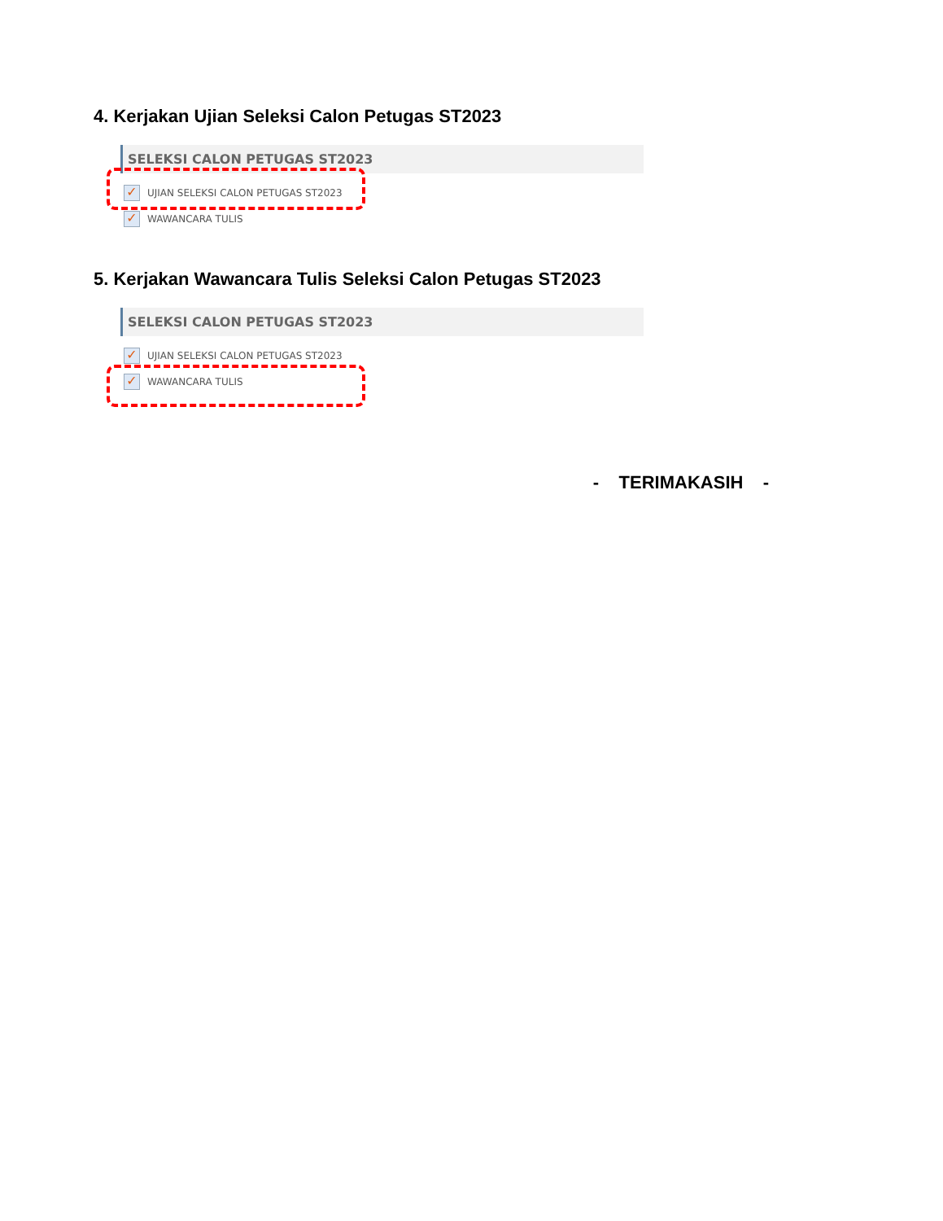4. Kerjakan Ujian Seleksi Calon Petugas ST2023
SELEKSI CALON PETUGAS ST2023
✓ UJIAN SELEKSI CALON PETUGAS ST2023
✓ WAWANCARA TULIS
5. Kerjakan Wawancara Tulis Seleksi Calon Petugas ST2023
SELEKSI CALON PETUGAS ST2023
✓ UJIAN SELEKSI CALON PETUGAS ST2023
✓ WAWANCARA TULIS
- TERIMAKASIH -